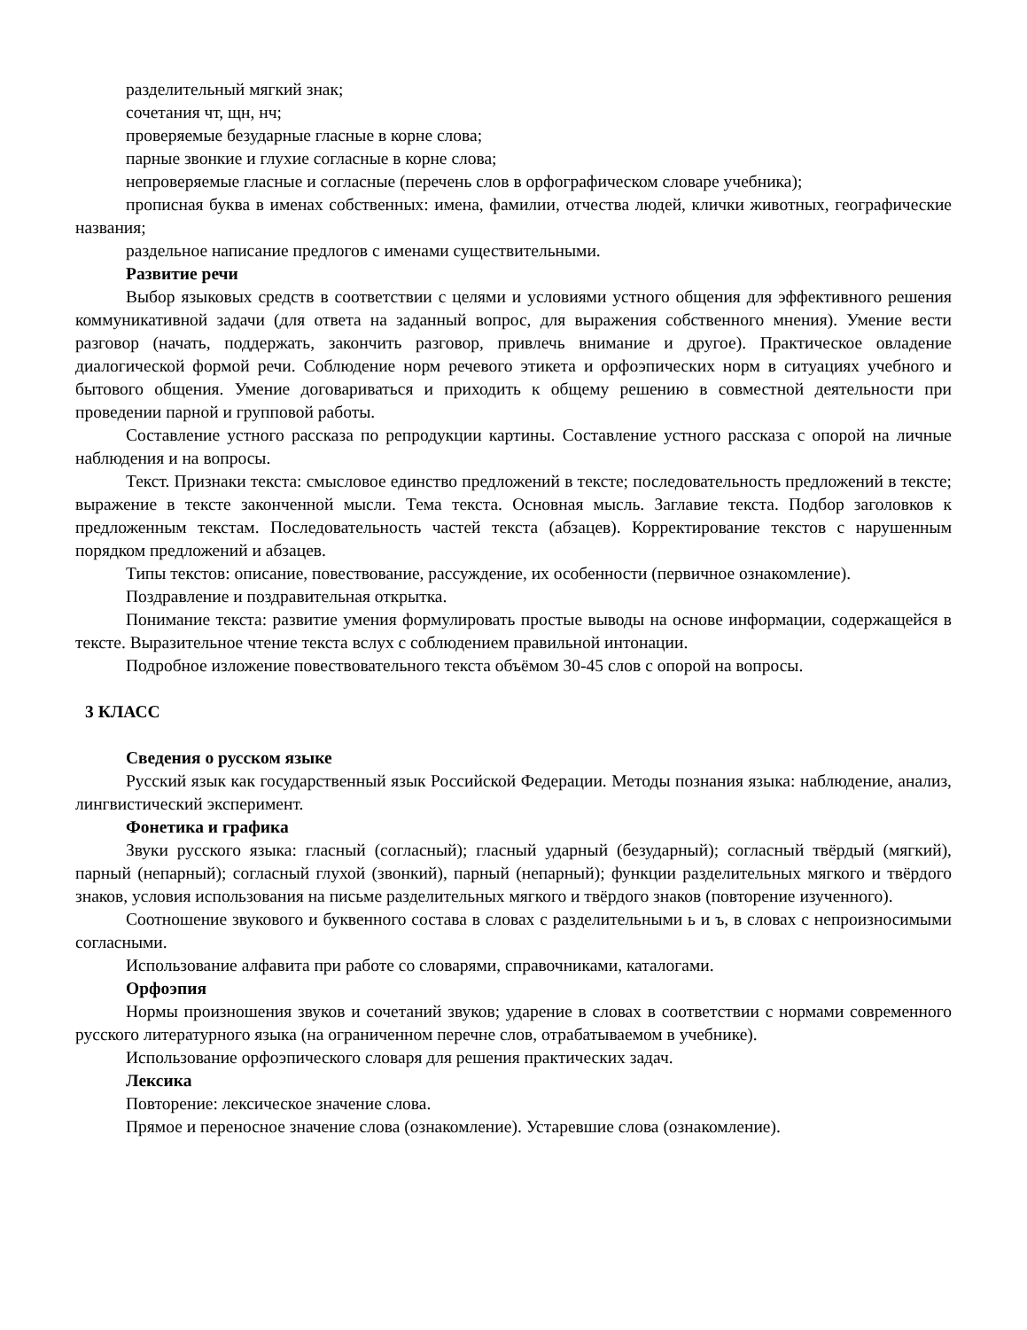разделительный мягкий знак;
сочетания чт, щн, нч;
проверяемые безударные гласные в корне слова;
парные звонкие и глухие согласные в корне слова;
непроверяемые гласные и согласные (перечень слов в орфографическом словаре учебника);
прописная буква в именах собственных: имена, фамилии, отчества людей, клички животных, географические названия;
раздельное написание предлогов с именами существительными.
Развитие речи
Выбор языковых средств в соответствии с целями и условиями устного общения для эффективного решения коммуникативной задачи (для ответа на заданный вопрос, для выражения собственного мнения). Умение вести разговор (начать, поддержать, закончить разговор, привлечь внимание и другое). Практическое овладение диалогической формой речи. Соблюдение норм речевого этикета и орфоэпических норм в ситуациях учебного и бытового общения. Умение договариваться и приходить к общему решению в совместной деятельности при проведении парной и групповой работы.
Составление устного рассказа по репродукции картины. Составление устного рассказа с опорой на личные наблюдения и на вопросы.
Текст. Признаки текста: смысловое единство предложений в тексте; последовательность предложений в тексте; выражение в тексте законченной мысли. Тема текста. Основная мысль. Заглавие текста. Подбор заголовков к предложенным текстам. Последовательность частей текста (абзацев). Корректирование текстов с нарушенным порядком предложений и абзацев.
Типы текстов: описание, повествование, рассуждение, их особенности (первичное ознакомление).
Поздравление и поздравительная открытка.
Понимание текста: развитие умения формулировать простые выводы на основе информации, содержащейся в тексте. Выразительное чтение текста вслух с соблюдением правильной интонации.
Подробное изложение повествовательного текста объёмом 30-45 слов с опорой на вопросы.
3 КЛАСС
Сведения о русском языке
Русский язык как государственный язык Российской Федерации. Методы познания языка: наблюдение, анализ, лингвистический эксперимент.
Фонетика и графика
Звуки русского языка: гласный (согласный); гласный ударный (безударный); согласный твёрдый (мягкий), парный (непарный); согласный глухой (звонкий), парный (непарный); функции разделительных мягкого и твёрдого знаков, условия использования на письме разделительных мягкого и твёрдого знаков (повторение изученного).
Соотношение звукового и буквенного состава в словах с разделительными ь и ъ, в словах с непроизносимыми согласными.
Использование алфавита при работе со словарями, справочниками, каталогами.
Орфоэпия
Нормы произношения звуков и сочетаний звуков; ударение в словах в соответствии с нормами современного русского литературного языка (на ограниченном перечне слов, отрабатываемом в учебнике).
Использование орфоэпического словаря для решения практических задач.
Лексика
Повторение: лексическое значение слова.
Прямое и переносное значение слова (ознакомление). Устаревшие слова (ознакомление).